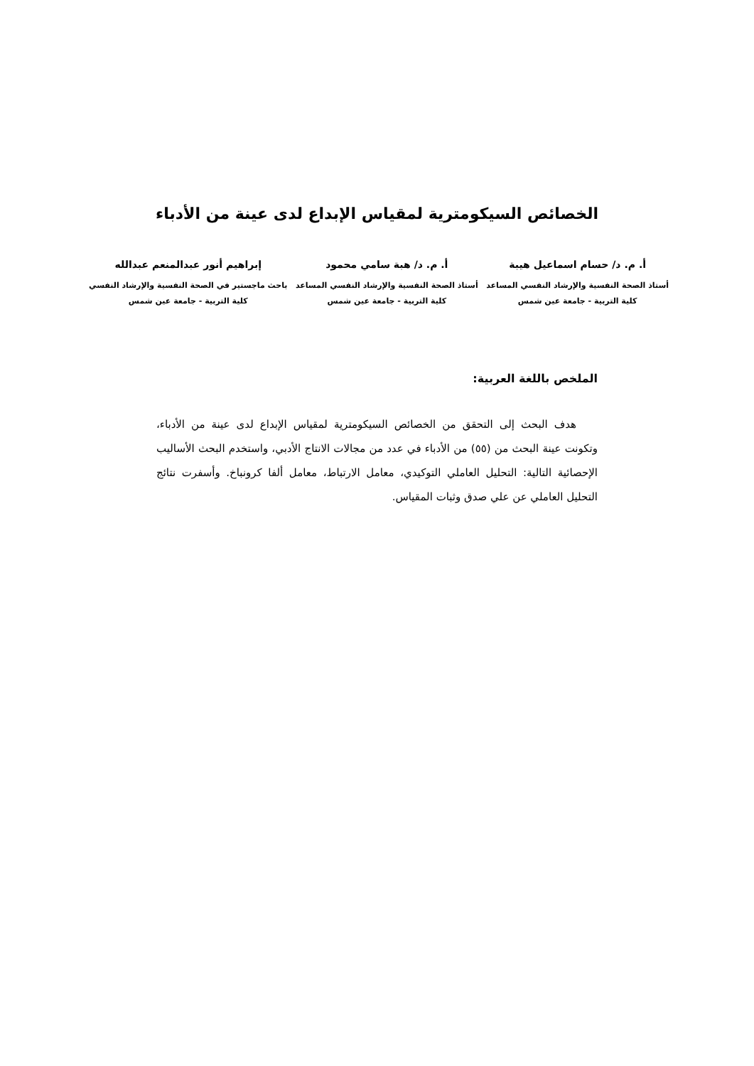الخصائص السيكومترية لمقياس الإبداع لدى عينة من الأدباء
أ. م. د/ حسام اسماعيل هيبة
أستاذ الصحة النفسية والإرشاد النفسي المساعد
كلية التربية - جامعة عين شمس
أ. م. د/ هبة سامي محمود
أستاذ الصحة النفسية والإرشاد النفسي المساعد
كلية التربية - جامعة عين شمس
إبراهيم أنور عبدالمنعم عبدالله
باحث ماجستير في الصحة النفسية والإرشاد النفسي
كلية التربية - جامعة عين شمس
الملخص باللغة العربية:
هدف البحث إلى التحقق من الخصائص السيكومترية لمقياس الإبداع لدى عينة من الأدباء، وتكونت عينة البحث من (٥٥) من الأدباء في عدد من مجالات الانتاج الأدبي، واستخدم البحث الأساليب الإحصائية التالية: التحليل العاملي التوكيدي، معامل الارتباط، معامل ألفا كرونباخ. وأسفرت نتائج التحليل العاملي عن علي صدق وثبات المقياس.